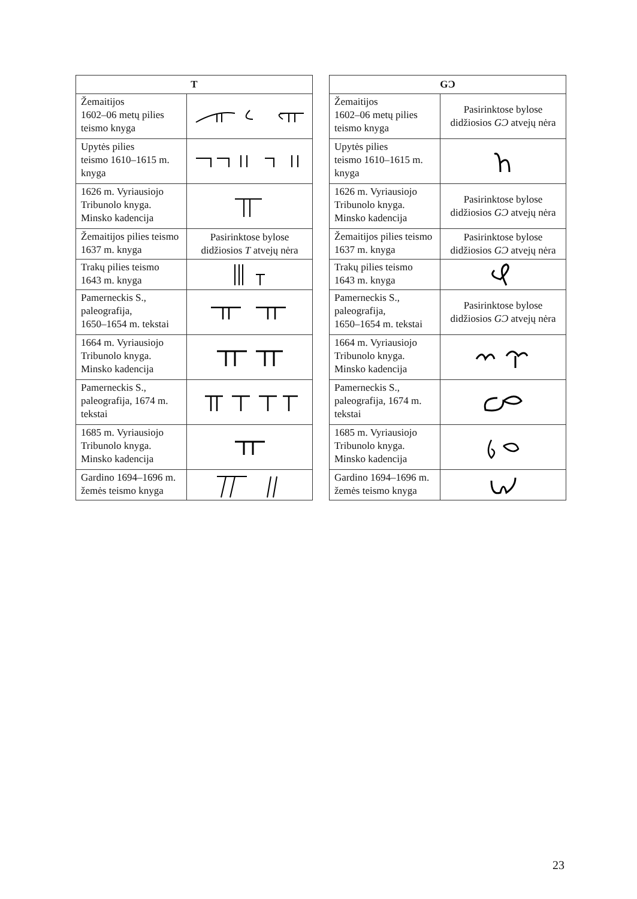| T | |
| --- | --- |
| Žemaitijos 1602–06 metų pilies teismo knyga | |
| Upytės pilies teismo 1610–1615 m. knyga | |
| 1626 m. Vyriausiojo Tribunolo knyga. Minsko kadencija | |
| Žemaitijos pilies teismo 1637 m. knyga | Pasirinktose bylose didžiosios T atvejų nėra |
| Trakų pilies teismo 1643 m. knyga | |
| Pamerneckis S., paleografija, 1650–1654 m. tekstai | |
| 1664 m. Vyriausiojo Tribunolo knyga. Minsko kadencija | |
| Pamerneckis S., paleografija, 1674 m. tekstai | |
| 1685 m. Vyriausiojo Tribunolo knyga. Minsko kadencija | |
| Gardino 1694–1696 m. žemės teismo knyga | |
| GƆ | |
| --- | --- |
| Žemaitijos 1602–06 metų pilies teismo knyga | Pasirinktose bylose didžiosios GƆ atvejų nėra |
| Upytės pilies teismo 1610–1615 m. knyga | |
| 1626 m. Vyriausiojo Tribunolo knyga. Minsko kadencija | Pasirinktose bylose didžiosios GƆ atvejų nėra |
| Žemaitijos pilies teismo 1637 m. knyga | Pasirinktose bylose didžiosios GƆ atvejų nėra |
| Trakų pilies teismo 1643 m. knyga | |
| Pamerneckis S., paleografija, 1650–1654 m. tekstai | Pasirinktose bylose didžiosios GƆ atvejų nėra |
| 1664 m. Vyriausiojo Tribunolo knyga. Minsko kadencija | |
| Pamerneckis S., paleografija, 1674 m. tekstai | |
| 1685 m. Vyriausiojo Tribunolo knyga. Minsko kadencija | |
| Gardino 1694–1696 m. žemės teismo knyga | |
23